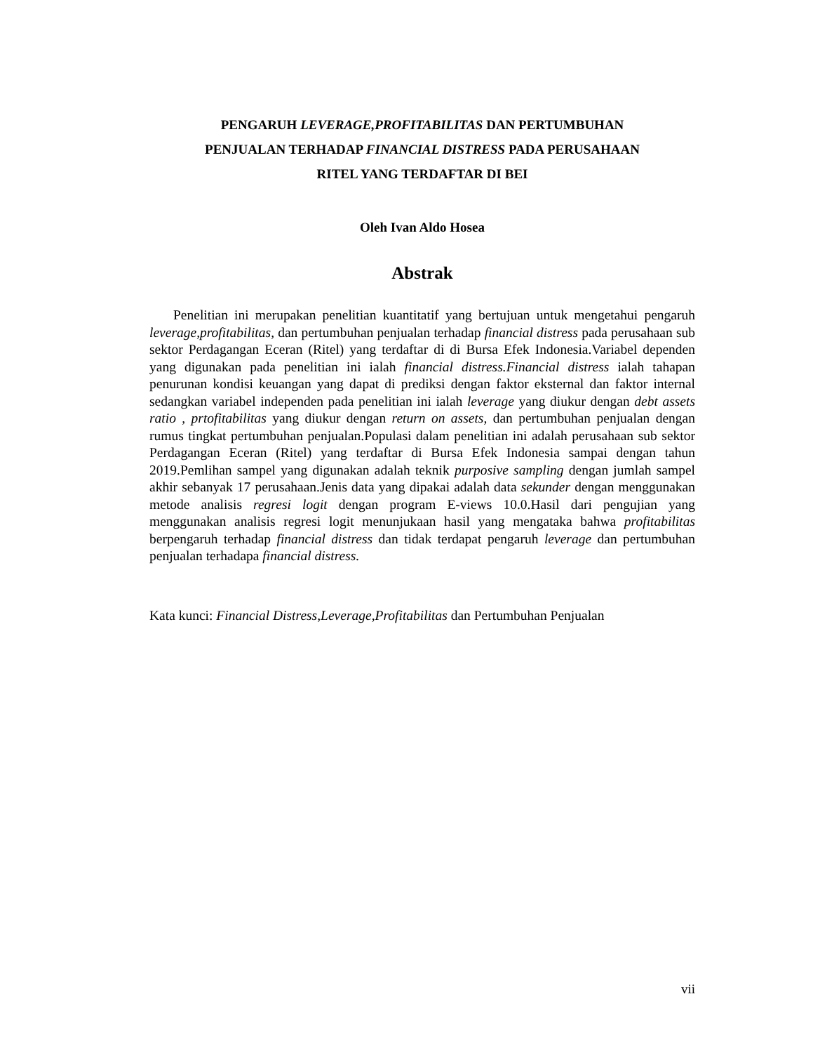PENGARUH LEVERAGE,PROFITABILITAS DAN PERTUMBUHAN
PENJUALAN TERHADAP FINANCIAL DISTRESS PADA PERUSAHAAN
RITEL YANG TERDAFTAR DI BEI
Oleh Ivan Aldo Hosea
Abstrak
Penelitian ini merupakan penelitian kuantitatif yang bertujuan untuk mengetahui pengaruh leverage,profitabilitas, dan pertumbuhan penjualan terhadap financial distress pada perusahaan sub sektor Perdagangan Eceran (Ritel) yang terdaftar di di Bursa Efek Indonesia.Variabel dependen yang digunakan pada penelitian ini ialah financial distress.Financial distress ialah tahapan penurunan kondisi keuangan yang dapat di prediksi dengan faktor eksternal dan faktor internal sedangkan variabel independen pada penelitian ini ialah leverage yang diukur dengan debt assets ratio , prtofitabilitas yang diukur dengan return on assets, dan pertumbuhan penjualan dengan rumus tingkat pertumbuhan penjualan.Populasi dalam penelitian ini adalah perusahaan sub sektor Perdagangan Eceran (Ritel) yang terdaftar di Bursa Efek Indonesia sampai dengan tahun 2019.Pemlihan sampel yang digunakan adalah teknik purposive sampling dengan jumlah sampel akhir sebanyak 17 perusahaan.Jenis data yang dipakai adalah data sekunder dengan menggunakan metode analisis regresi logit dengan program E-views 10.0.Hasil dari pengujian yang menggunakan analisis regresi logit menunjukaan hasil yang mengataka bahwa profitabilitas berpengaruh terhadap financial distress dan tidak terdapat pengaruh leverage dan pertumbuhan penjualan terhadapa financial distress.
Kata kunci: Financial Distress,Leverage,Profitabilitas dan Pertumbuhan Penjualan
vii